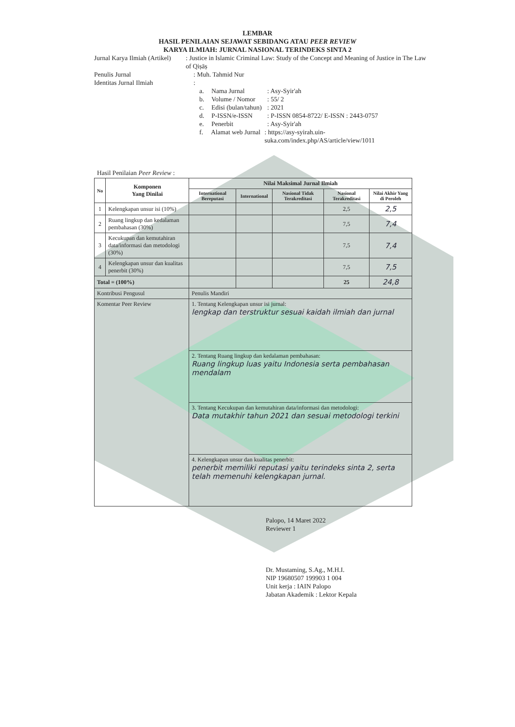LEMBAR
HASIL PENILAIAN SEJAWAT SEBIDANG ATAU PEER REVIEW
KARYA ILMIAH: JURNAL NASIONAL TERINDEKS SINTA 2
Jurnal Karya Ilmiah (Artikel): Justice in Islamic Criminal Law: Study of the Concept and Meaning of Justice in The Law of Qiṣāṣ
Penulis Jurnal: Muh. Tahmid Nur
Identitas Jurnal Ilmiah:
a. Nama Jurnal: Asy-Syir'ah
b. Volume / Nomor: 55/ 2
c. Edisi (bulan/tahun): 2021
d. P-ISSN/e-ISSN: P-ISSN 0854-8722/ E-ISSN : 2443-0757
e. Penerbit: Asy-Syir'ah
f. Alamat web Jurnal: https://asy-syirah.uin-suka.com/index.php/AS/article/view/1011
Hasil Penilaian Peer Review :
| No | Komponen Yang Dinilai | Nilai Maksimal Jurnal Ilmiah | | | | |
| --- | --- | --- | --- | --- | --- | --- |
| | | International Bereputasi | International | Nasional Tidak Terakreditasi | Nasional Terakreditasi | Nilai Akhir Yang di Peroleh |
| 1 | Kelengkapan unsur isi (10%) | | | | 2,5 | 2,5 |
| 2 | Ruang lingkup dan kedalaman pembahasan (30%) | | | | 7,5 | 7,4 |
| 3 | Kecukupan dan kemutahiran data/informasi dan metodologi (30%) | | | | 7,5 | 7,4 |
| 4 | Kelengkapan unsur dan kualitas penerbit (30%) | | | | 7,5 | 7,5 |
| Total = (100%) | | | | | 25 | 24,8 |
| Kontribusi Pengusul | | Penulis Mandiri | | | | |
| Komentar Peer Review | | 1. Tentang Kelengkapan unsur isi jurnal: lengkap dan terstruktur sesuai kaidah ilmiah dan jurnal | | | | |
| | | 2. Tentang Ruang lingkup dan kedalaman pembahasan: Ruang lingkup luas yaitu Indonesia serta pembahasan mendalam | | | | |
| | | 3. Tentang Kecukupan dan kemutahiran data/informasi dan metodologi: Data mutakhir tahun 2021 dan sesuai metodologi terkini | | | | |
| | | 4. Kelengkapan unsur dan kualitas penerbit: penerbit memiliki reputasi yaitu terindeks sinta 2, serta telah memenuhi kelengkapan jurnal. | | | | |
Palopo, 14 Maret 2022
Reviewer 1
Dr. Mustaming, S.Ag., M.H.I.
NIP 19680507 199903 1 004
Unit kerja : IAIN Palopo
Jabatan Akademik : Lektor Kepala